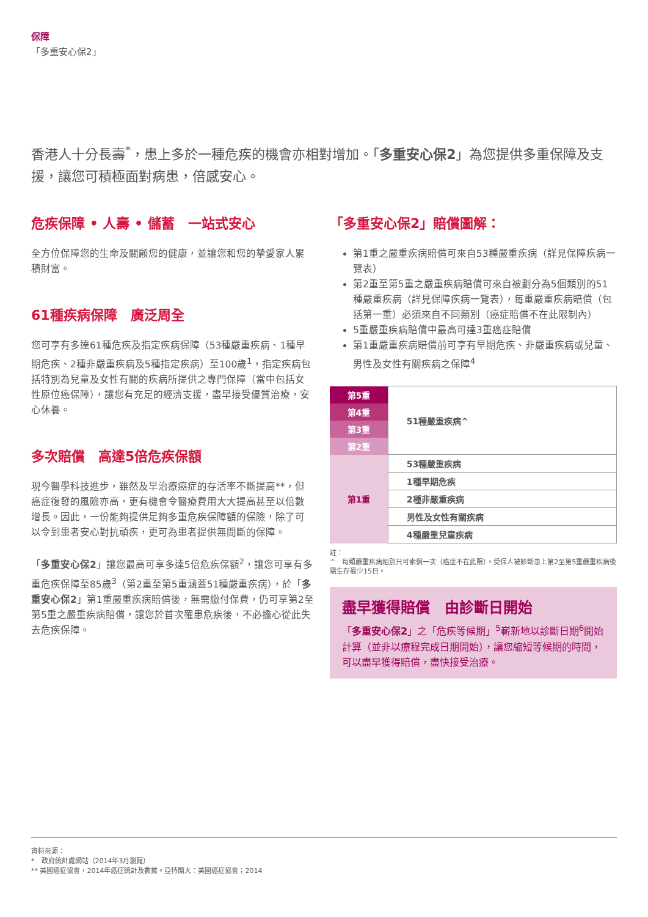保障
「多重安心保2」
香港人十分長壽<sup>*</sup>，患上多於一種危疾的機會亦相對增加。「多重安心保2」為您提供多重保障及支援，讓您可積極面對病患，倍感安心。
危疾保障 • 人壽 • 儲蓄　一站式安心
全方位保障您的生命及關顧您的健康，並讓您和您的摯愛家人累積財富。
61種疾病保障　廣泛周全
您可享有多達61種危疾及指定疾病保障（53種嚴重疾病、1種早期危疾、2種非嚴重疾病及5種指定疾病）至100歲<sup>1</sup>，指定疾病包括特別為兒童及女性有關的疾病所提供之專門保障（當中包括女性原位癌保障），讓您有充足的經濟支援，盡早接受優質治療，安心休養。
多次賠償　高達5倍危疾保額
現今醫學科技進步，雖然及早治療癌症的存活率不斷提高**，但癌症復發的風險亦高，更有機會令醫療費用大大提高甚至以倍數增長。因此，一份能夠提供足夠多重危疾保障額的保險，除了可以令到患者安心對抗頑疾，更可為患者提供無間斷的保障。
「多重安心保2」讓您最高可享多達5倍危疾保額<sup>2</sup>，讓您可享有多重危疾保障至85歲<sup>3</sup>（第2重至第5重涵蓋51種嚴重疾病），於「多重安心保2」第1重嚴重疾病賠償後，無需繳付保費，仍可享第2至第5重之嚴重疾病賠償，讓您於首次罹患危疾後，不必擔心從此失去危疾保障。
「多重安心保2」賠償圖解：
第1重之嚴重疾病賠償可來自53種嚴重疾病（詳見保障疾病一覽表）
第2重至第5重之嚴重疾病賠償可來自被劃分為5個類別的51種嚴重疾病（詳見保障疾病一覽表），每重嚴重疾病賠償（包括第一重）必須來自不同類別（癌症賠償不在此限制內）
5重嚴重疾病賠償中最高可達3重癌症賠償
第1重嚴重疾病賠償前可享有早期危疾、非嚴重疾病或兒童、男性及女性有關疾病之保障<sup>4</sup>
| 第5重 | 51種嚴重疾病^ |
| 第4重 | |
| 第3重 | |
| 第2重 | |
| 第1重 | 53種嚴重疾病 |
| | 1種早期危疾 |
| | 2種非嚴重疾病 |
| | 男性及女性有關疾病 |
| | 4種嚴重兒童疾病 |
註：
^　每類嚴重疾病組別只可索償一次（癌症不在此限）。受保人被診斷患上第2至第5重嚴重疾病後需生存最少15日。
盡早獲得賠償　由診斷日開始
「多重安心保2」之「危疾等候期」<sup>5</sup>嶄新地以診斷日期<sup>6</sup>開始計算（並非以療程完成日期開始），讓您縮短等候期的時間，可以盡早獲得賠償，盡快接受治療。
資料來源：
*　政府統計處網站（2014年3月瀏覽）
** 美國癌症協會，2014年癌症統計及數據。亞特蘭大：美國癌症協會；2014